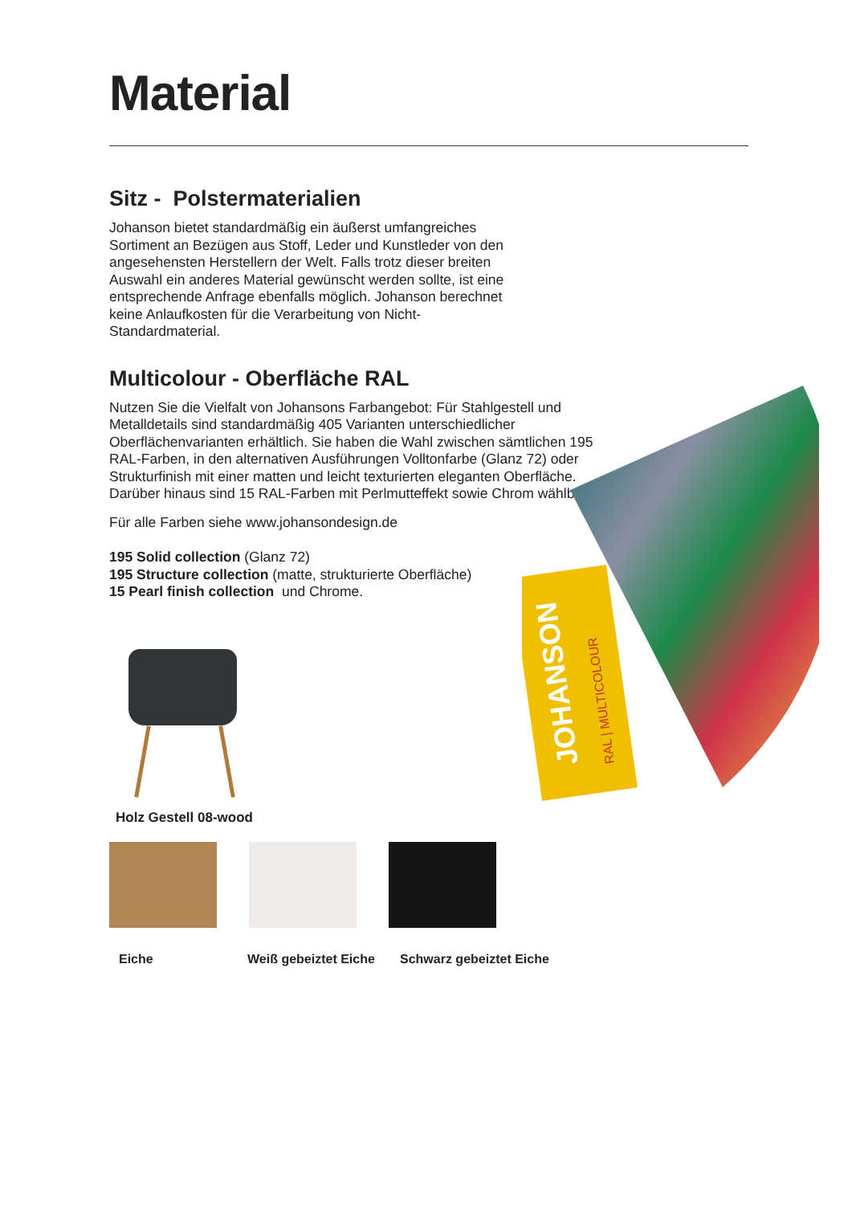Material
Sitz - Polstermaterialien
Johanson bietet standardmäßig ein äußerst umfangreiches Sortiment an Bezügen aus Stoff, Leder und Kunstleder von den angesehensten Herstellern der Welt. Falls trotz dieser breiten Auswahl ein anderes Material gewünscht werden sollte, ist eine entsprechende Anfrage ebenfalls möglich. Johanson berechnet keine Anlaufkosten für die Verarbeitung von Nicht-Standardmaterial.
Multicolour - Oberfläche RAL
Nutzen Sie die Vielfalt von Johansons Farbangebot: Für Stahlgestell und Metalldetails sind standardmäßig 405 Varianten unterschiedlicher Oberflächenvarianten erhältlich. Sie haben die Wahl zwischen sämtlichen 195 RAL-Farben, in den alternativen Ausführungen Volltonfarbe (Glanz 72) oder Strukturfinish mit einer matten und leicht texturierten eleganten Oberfläche. Darüber hinaus sind 15 RAL-Farben mit Perlmutteffekt sowie Chrom wählbar.
Für alle Farben siehe www.johansondesign.de
195 Solid collection (Glanz 72)
195 Structure collection (matte, strukturierte Oberfläche)
15 Pearl finish collection und Chrome.
Holz Gestell 08-wood
Eiche Weiß gebeiztet Eiche Schwarz gebeiztet Eiche
JOHANSON
RAL | MULTICOLOUR